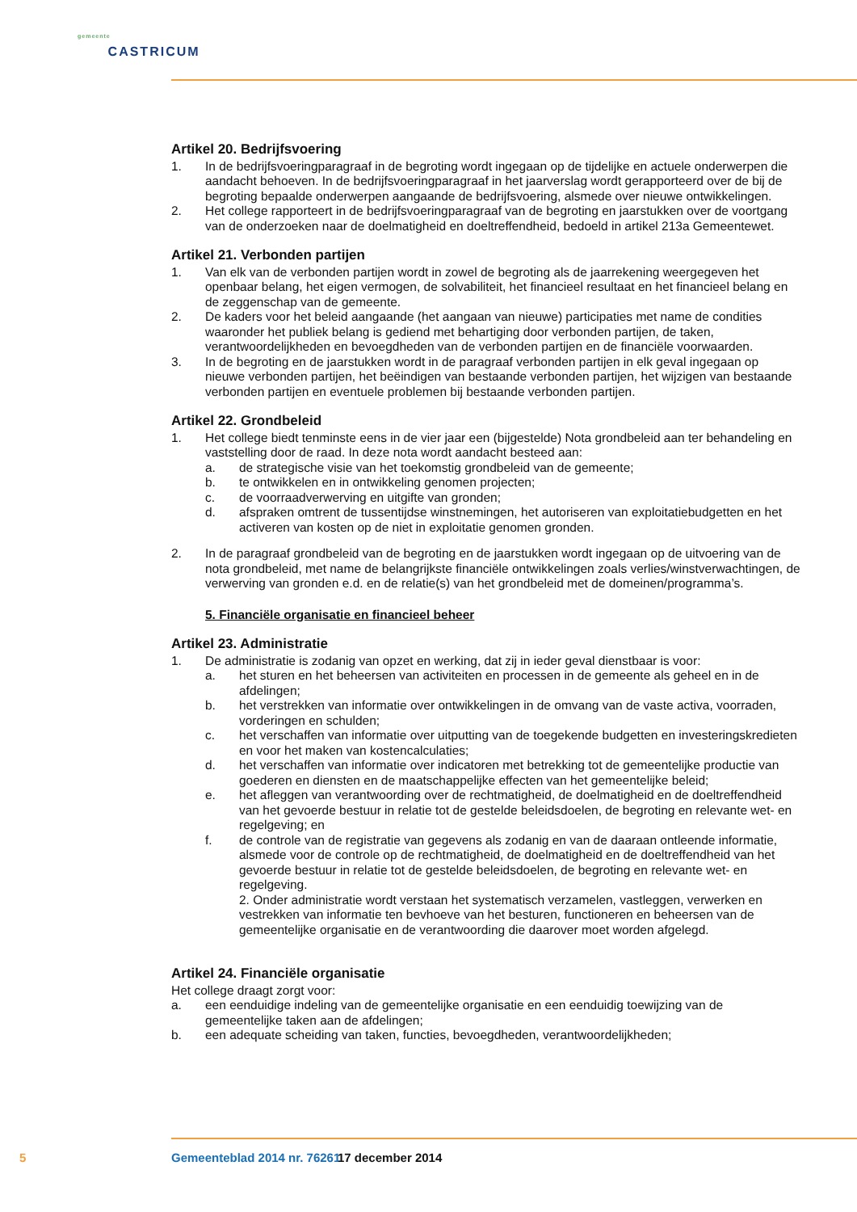gemeente
CASTRICUM
Artikel 20. Bedrijfsvoering
1. In de bedrijfsvoeringparagraaf in de begroting wordt ingegaan op de tijdelijke en actuele onderwerpen die aandacht behoeven. In de bedrijfsvoeringparagraaf in het jaarverslag wordt gerapporteerd over de bij de begroting bepaalde onderwerpen aangaande de bedrijfsvoering, alsmede over nieuwe ontwikkelingen.
2. Het college rapporteert in de bedrijfsvoeringparagraaf van de begroting en jaarstukken over de voortgang van de onderzoeken naar de doelmatigheid en doeltreffendheid, bedoeld in artikel 213a Gemeentewet.
Artikel 21. Verbonden partijen
1. Van elk van de verbonden partijen wordt in zowel de begroting als de jaarrekening weergegeven het openbaar belang, het eigen vermogen, de solvabiliteit, het financieel resultaat en het financieel belang en de zeggenschap van de gemeente.
2. De kaders voor het beleid aangaande (het aangaan van nieuwe) participaties met name de condities waaronder het publiek belang is gediend met behartiging door verbonden partijen, de taken, verantwoordelijkheden en bevoegdheden van de verbonden partijen en de financiële voorwaarden.
3. In de begroting en de jaarstukken wordt in de paragraaf verbonden partijen in elk geval ingegaan op nieuwe verbonden partijen, het beëindigen van bestaande verbonden partijen, het wijzigen van bestaande verbonden partijen en eventuele problemen bij bestaande verbonden partijen.
Artikel 22. Grondbeleid
1. Het college biedt tenminste eens in de vier jaar een (bijgestelde) Nota grondbeleid aan ter behandeling en vaststelling door de raad. In deze nota wordt aandacht besteed aan:
a. de strategische visie van het toekomstig grondbeleid van de gemeente;
b. te ontwikkelen en in ontwikkeling genomen projecten;
c. de voorraadverwerving en uitgifte van gronden;
d. afspraken omtrent de tussentijdse winstnemingen, het autoriseren van exploitatiebudgetten en het activeren van kosten op de niet in exploitatie genomen gronden.
2. In de paragraaf grondbeleid van de begroting en de jaarstukken wordt ingegaan op de uitvoering van de nota grondbeleid, met name de belangrijkste financiële ontwikkelingen zoals verlies/winstverwachtingen, de verwerving van gronden e.d. en de relatie(s) van het grondbeleid met de domeinen/programma’s.
5. Financiële organisatie en financieel beheer
Artikel 23. Administratie
1. De administratie is zodanig van opzet en werking, dat zij in ieder geval dienstbaar is voor:
a. het sturen en het beheersen van activiteiten en processen in de gemeente als geheel en in de afdelingen;
b. het verstrekken van informatie over ontwikkelingen in de omvang van de vaste activa, voorraden, vorderingen en schulden;
c. het verschaffen van informatie over uitputting van de toegekende budgetten en investeringskredieten en voor het maken van kostencalculaties;
d. het verschaffen van informatie over indicatoren met betrekking tot de gemeentelijke productie van goederen en diensten en de maatschappelijke effecten van het gemeentelijke beleid;
e. het afleggen van verantwoording over de rechtmatigheid, de doelmatigheid en de doeltreffendheid van het gevoerde bestuur in relatie tot de gestelde beleidsdoelen, de begroting en relevante wet- en regelgeving; en
f. de controle van de registratie van gegevens als zodanig en van de daaraan ontleende informatie, alsmede voor de controle op de rechtmatigheid, de doelmatigheid en de doeltreffendheid van het gevoerde bestuur in relatie tot de gestelde beleidsdoelen, de begroting en relevante wet- en regelgeving.
2. Onder administratie wordt verstaan het systematisch verzamelen, vastleggen, verwerken en vestrekken van informatie ten bevhoeve van het besturen, functioneren en beheersen van de gemeentelijke organisatie en de verantwoording die daarover moet worden afgelegd.
Artikel 24. Financiële organisatie
Het college draagt zorgt voor:
a. een eenduidige indeling van de gemeentelijke organisatie en een eenduidig toewijzing van de gemeentelijke taken aan de afdelingen;
b. een adequate scheiding van taken, functies, bevoegdheden, verantwoordelijkheden;
5 Gemeenteblad 2014 nr. 76261 17 december 2014